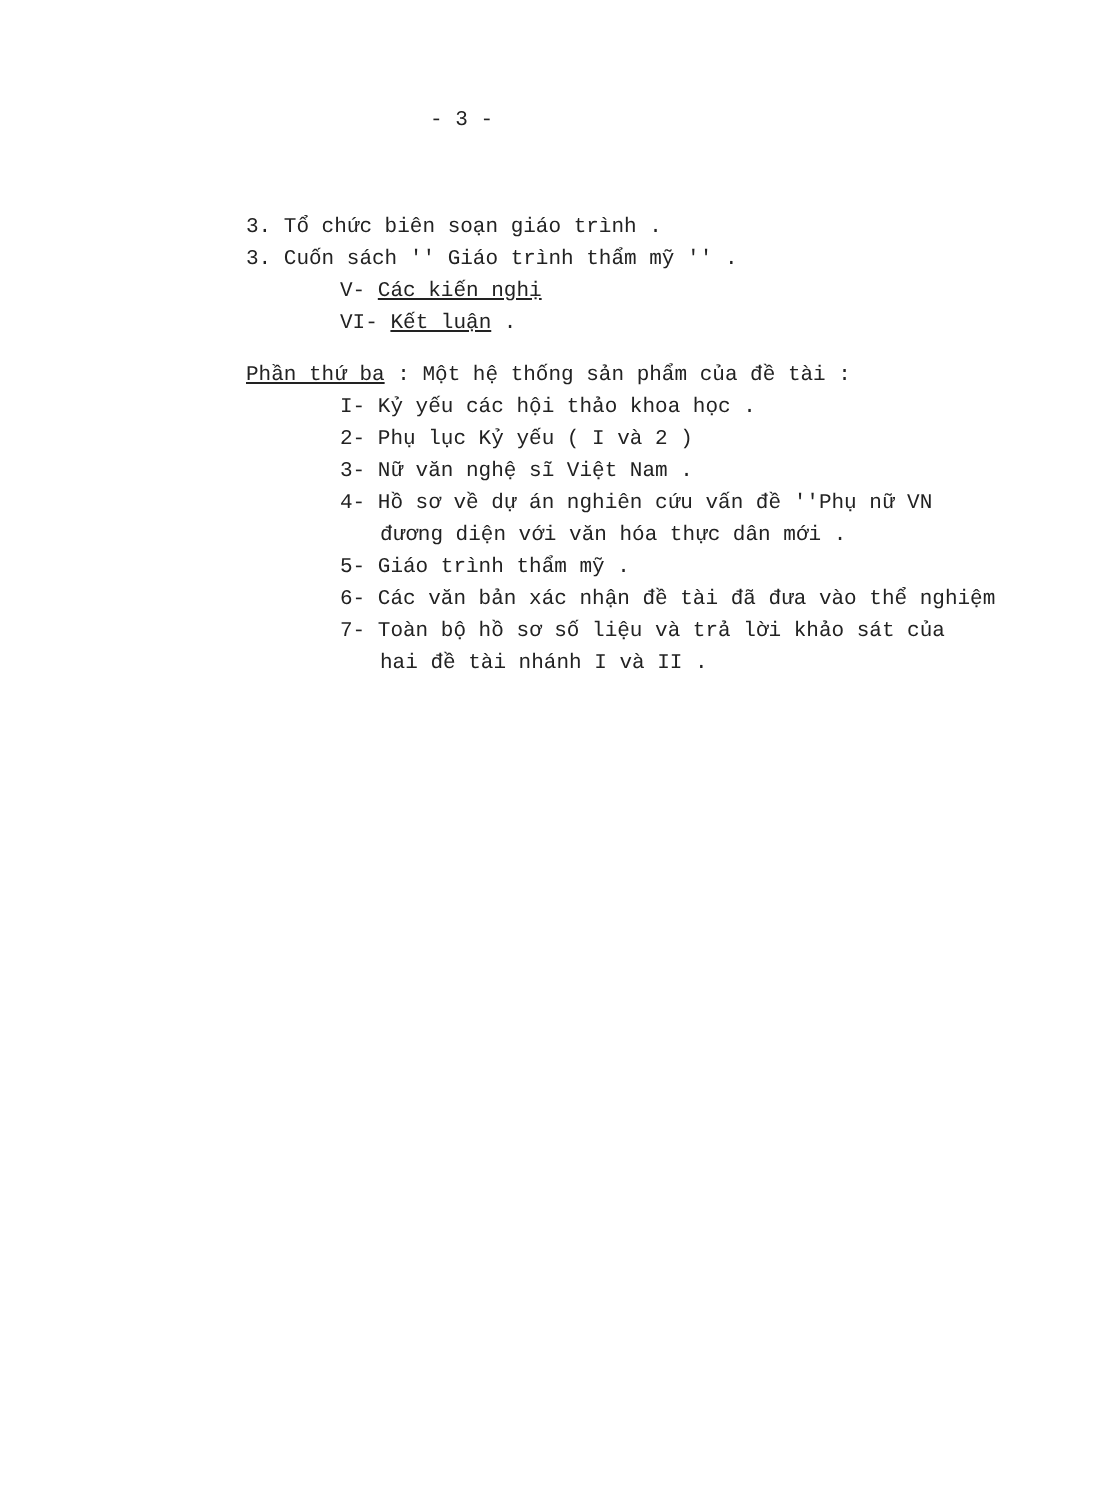- 3 -
3. Tổ chức biên soạn giáo trình .
3. Cuốn sách '' Giáo trình thẩm mỹ '' .
V- Các kiến nghị
VI- Kết luận .
Phần thứ ba : Một hệ thống sản phẩm của đề tài :
I- Kỷ yếu các hội thảo khoa học .
2- Phụ lục Kỷ yếu ( I và 2 )
3- Nữ văn nghệ sĩ Việt Nam .
4- Hồ sơ về dự án nghiên cứu vấn đề ''Phụ nữ VN
đương diện với văn hóa thực dân mới .
5- Giáo trình thẩm mỹ .
6- Các văn bản xác nhận đề tài đã đưa vào thể nghiệm
7- Toàn bộ hồ sơ số liệu và trả lời khảo sát của
hai đề tài nhánh I và II .